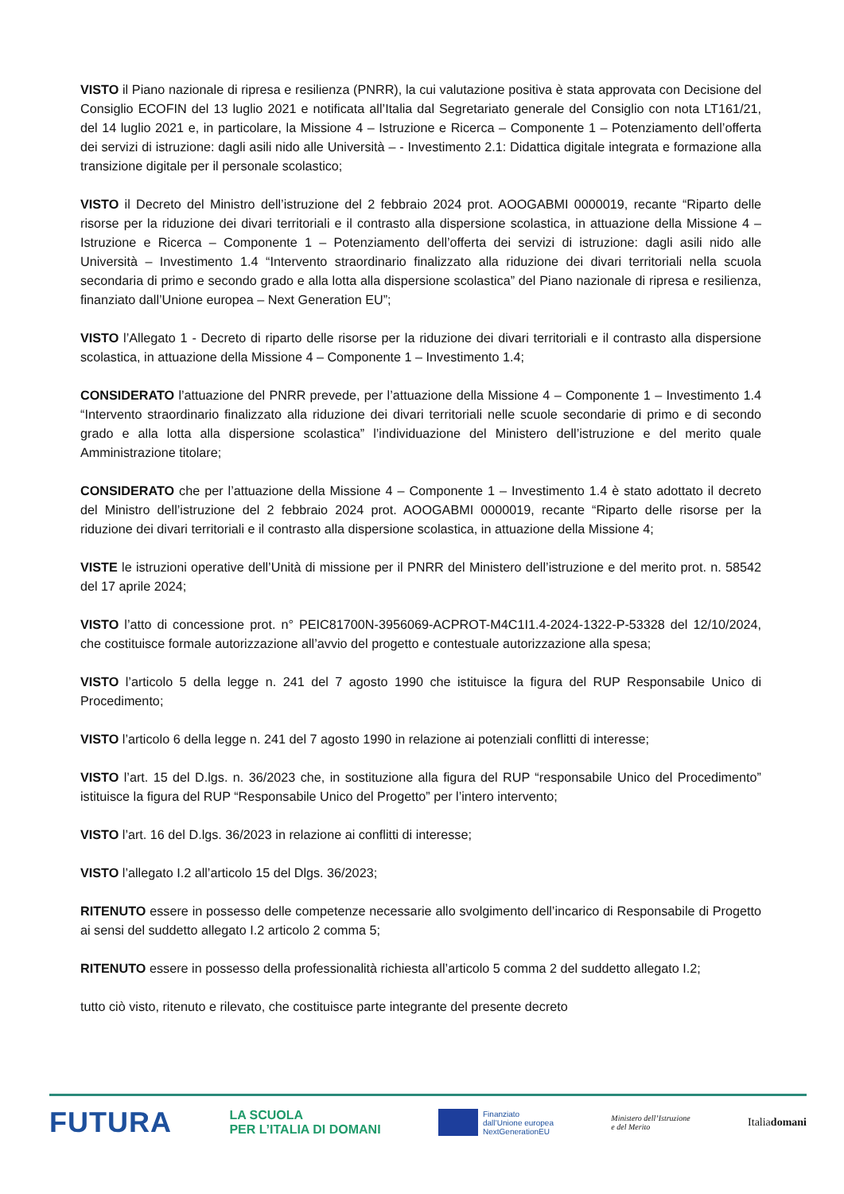VISTO il Piano nazionale di ripresa e resilienza (PNRR), la cui valutazione positiva è stata approvata con Decisione del Consiglio ECOFIN del 13 luglio 2021 e notificata all’Italia dal Segretariato generale del Consiglio con nota LT161/21, del 14 luglio 2021 e, in particolare, la Missione 4 – Istruzione e Ricerca – Componente 1 – Potenziamento dell’offerta dei servizi di istruzione: dagli asili nido alle Università – - Investimento 2.1: Didattica digitale integrata e formazione alla transizione digitale per il personale scolastico;
VISTO il Decreto del Ministro dell’istruzione del 2 febbraio 2024 prot. AOOGABMI 0000019, recante “Riparto delle risorse per la riduzione dei divari territoriali e il contrasto alla dispersione scolastica, in attuazione della Missione 4 – Istruzione e Ricerca – Componente 1 – Potenziamento dell’offerta dei servizi di istruzione: dagli asili nido alle Università – Investimento 1.4 “Intervento straordinario finalizzato alla riduzione dei divari territoriali nella scuola secondaria di primo e secondo grado e alla lotta alla dispersione scolastica” del Piano nazionale di ripresa e resilienza, finanziato dall’Unione europea – Next Generation EU”;
VISTO l’Allegato 1 - Decreto di riparto delle risorse per la riduzione dei divari territoriali e il contrasto alla dispersione scolastica, in attuazione della Missione 4 – Componente 1 – Investimento 1.4;
CONSIDERATO l’attuazione del PNRR prevede, per l’attuazione della Missione 4 – Componente 1 – Investimento 1.4 “Intervento straordinario finalizzato alla riduzione dei divari territoriali nelle scuole secondarie di primo e di secondo grado e alla lotta alla dispersione scolastica” l’individuazione del Ministero dell’istruzione e del merito quale Amministrazione titolare;
CONSIDERATO che per l’attuazione della Missione 4 – Componente 1 – Investimento 1.4 è stato adottato il decreto del Ministro dell’istruzione del 2 febbraio 2024 prot. AOOGABMI 0000019, recante “Riparto delle risorse per la riduzione dei divari territoriali e il contrasto alla dispersione scolastica, in attuazione della Missione 4;
VISTE le istruzioni operative dell’Unità di missione per il PNRR del Ministero dell’istruzione e del merito prot. n. 58542 del 17 aprile 2024;
VISTO l’atto di concessione prot. n° PEIC81700N-3956069-ACPROT-M4C1I1.4-2024-1322-P-53328 del 12/10/2024, che costituisce formale autorizzazione all’avvio del progetto e contestuale autorizzazione alla spesa;
VISTO l’articolo 5 della legge n. 241 del 7 agosto 1990 che istituisce la figura del RUP Responsabile Unico di Procedimento;
VISTO l’articolo 6 della legge n. 241 del 7 agosto 1990 in relazione ai potenziali conflitti di interesse;
VISTO l’art. 15 del D.lgs. n. 36/2023 che, in sostituzione alla figura del RUP “responsabile Unico del Procedimento” istituisce la figura del RUP “Responsabile Unico del Progetto” per l’intero intervento;
VISTO l’art. 16 del D.lgs. 36/2023 in relazione ai conflitti di interesse;
VISTO l’allegato I.2 all’articolo 15 del Dlgs. 36/2023;
RITENUTO essere in possesso delle competenze necessarie allo svolgimento dell’incarico di Responsabile di Progetto ai sensi del suddetto allegato I.2 articolo 2 comma 5;
RITENUTO essere in possesso della professionalità richiesta all’articolo 5 comma 2 del suddetto allegato I.2;
tutto ciò visto, ritenuto e rilevato, che costituisce parte integrante del presente decreto
FUTURA
LA SCUOLA
PER L’ITALIA DI DOMANI
Finanziato
dall’Unione europea
NextGenerationEU
Ministero dell’Istruzione
e del Merito
Italiadomani